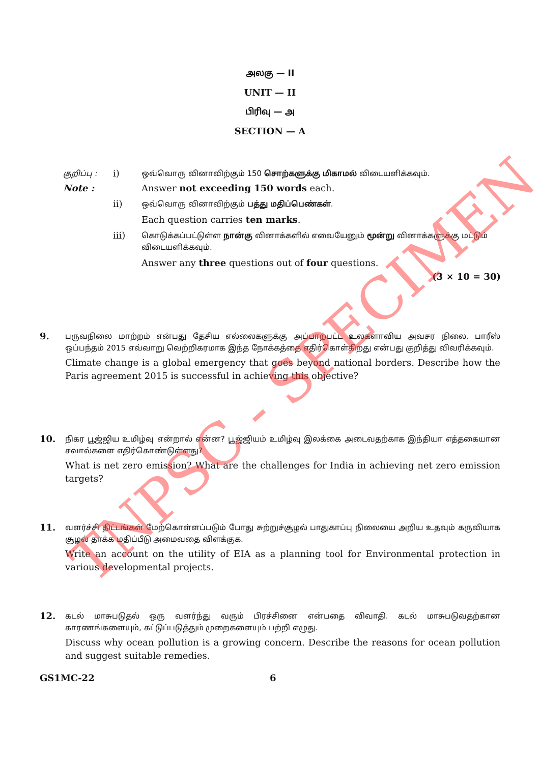அலகு — II
UNIT — II
பிரிவு — அ
SECTION — A
குறிப்பு :
i)
ஒவ்வொரு வினாவிற்கும் 150 சொற்களுக்கு மிகாமல் விடையளிக்கவும்.
Note : Answer not exceeding 150 words each.
ii)
ஒவ்வொரு வினாவிற்கும் பத்து மதிப்பெண்கள்.
Each question carries ten marks.
iii)
கொடுக்கப்பட்டுள்ள நான்கு வினாக்களில் எவையேனும் மூன்று வினாக்களுக்கு மட்டும் விடையளிக்கவும்.
Answer any three questions out of four questions.
(3 × 10 = 30)
9.
பருவநிலை மாற்றம் என்பது தேசிய எல்லைகளுக்கு அப்பாற்பட்ட உலகளாவிய அவசர நிலை. பாரீஸ் ஒப்பந்தம் 2015 எவ்வாறு வெற்றிகரமாக இந்த நோக்கத்தை எதிர்கொள்கிறது என்பது குறித்து விவரிக்கவும்.
Climate change is a global emergency that goes beyond national borders. Describe how the Paris agreement 2015 is successful in achieving this objective?
10.
நிகர பூஜ்ஜிய உமிழ்வு என்றால் என்ன? பூஜ்ஜியம் உமிழ்வு இலக்கை அடைவதற்காக இந்தியா எத்தகையான சவால்களை எதிர்கொண்டுள்ளது?
What is net zero emission? What are the challenges for India in achieving net zero emission targets?
11.
வளர்ச்சி திட்டங்கள் மேற்கொள்ளப்படும் போது சுற்றுச்சூழல் பாதுகாப்பு நிலையை அறிய உதவும் கருவியாக சூழல் தாக்க மதிப்பீடு அமைவதை விளக்குக.
Write an account on the utility of EIA as a planning tool for Environmental protection in various developmental projects.
12.
கடல் மாசுபடுதல் ஒரு வளர்ந்து வரும் பிரச்சினை என்பதை விவாதி. கடல் மாசுபடுவதற்கான காரணங்களையும், கட்டுப்படுத்தும் முறைகளையும் பற்றி எழுது.
Discuss why ocean pollution is a growing concern. Describe the reasons for ocean pollution and suggest suitable remedies.
GS1MC-22 6
TNPSC - SPECIMEN